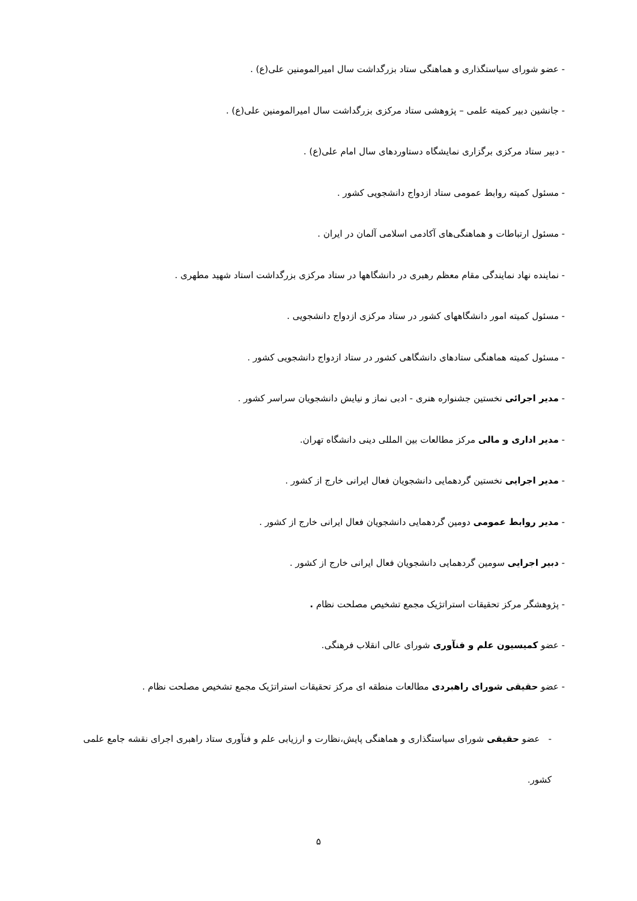- عضو شورای سیاستگذاری و هماهنگی ستاد بزرگداشت سال امیرالمومنین علی(ع) .
- جانشین دبیر کمیته علمی – پژوهشی ستاد مرکزی بزرگداشت سال امیرالمومنین علی(ع) .
- دبیر ستاد مرکزی برگزاری نمایشگاه دستاوردهای سال امام علی(ع) .
- مسئول کمیته روابط عمومی ستاد ازدواج دانشجویی کشور .
- مسئول ارتباطات و هماهنگی‌های آکادمی اسلامی آلمان در ایران .
- نماینده نهاد نمایندگی مقام معظم رهبری در دانشگاهها در ستاد مرکزی بزرگداشت استاد شهید مطهری .
- مسئول کمیته امور دانشگاههای کشور در ستاد مرکزی ازدواج دانشجویی .
- مسئول کمیته هماهنگی ستادهای دانشگاهی کشور در ستاد ازدواج دانشجویی کشور .
- مدیر اجرائی نخستین جشنواره هنری - ادبی نماز و نیایش دانشجویان سراسر کشور .
- مدیر اداری و مالی مرکز مطالعات بین المللی دینی دانشگاه تهران.
- مدیر اجرایی نخستین گردهمایی دانشجویان فعال ایرانی خارج از کشور .
- مدیر روابط عمومی دومین گردهمایی دانشجویان فعال ایرانی خارج از کشور .
- دبیر اجرایی سومین گردهمایی دانشجویان فعال ایرانی خارج از کشور .
- پژوهشگر مرکز تحقیقات استراتژیک مجمع تشخیص مصلحت نظام .
- عضو کمیسیون علم و فنآوری شورای عالی انقلاب فرهنگی.
- عضو حقیقی شورای راهبردی مطالعات منطقه ای مرکز تحقیقات استراتژیک مجمع تشخیص مصلحت نظام .
- عضو حقیقی شورای سیاستگذاری و هماهنگی پایش،نظارت و ارزیابی علم و فنآوری ستاد راهبری اجرای نقشه جامع علمی کشور.
۵